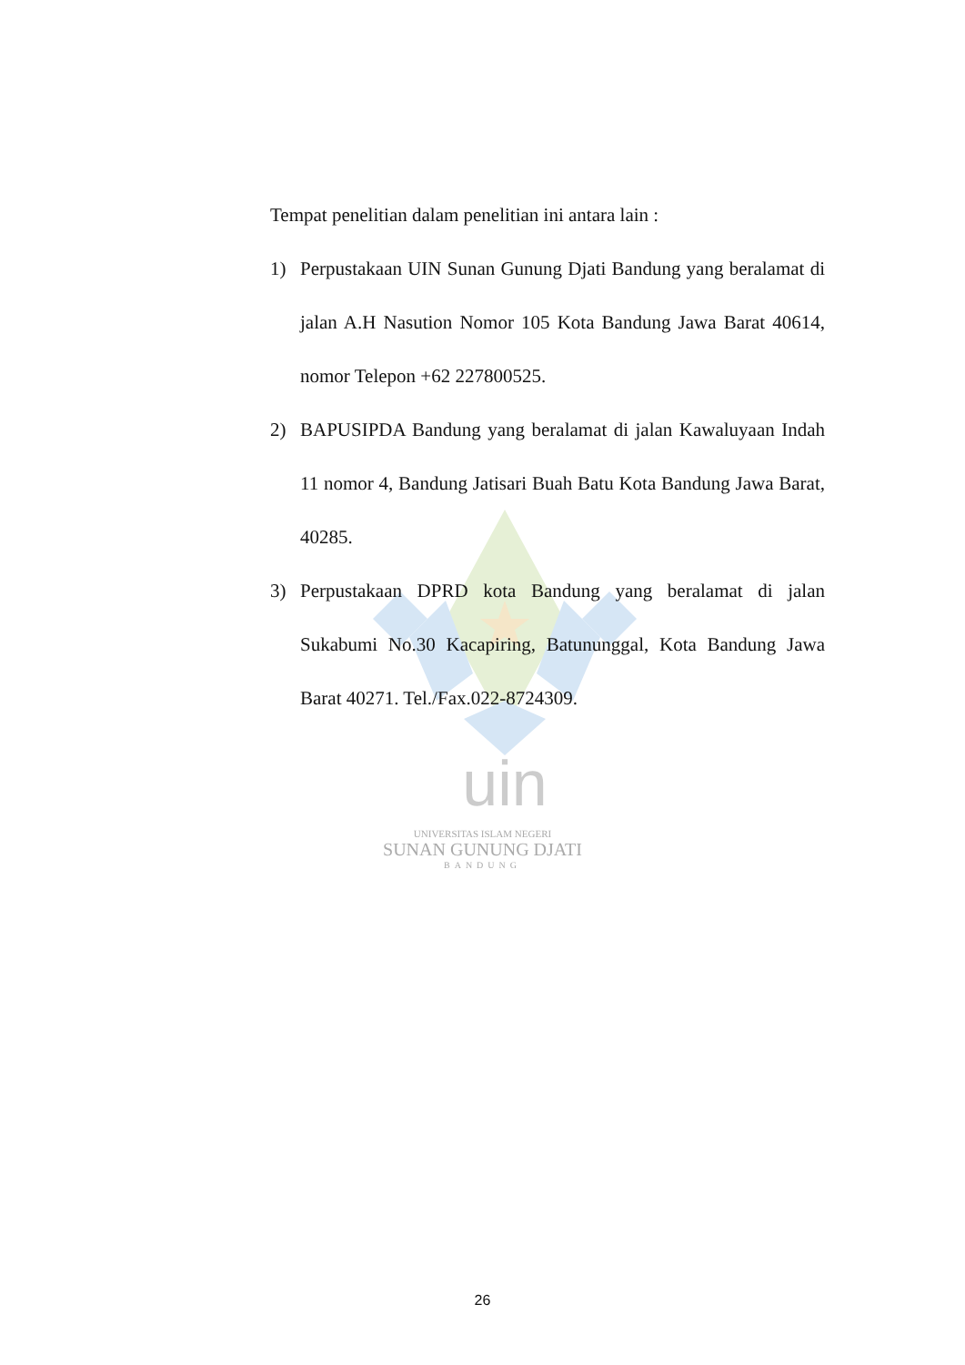uin
Tempat penelitian dalam penelitian ini antara lain :
1) Perpustakaan UIN Sunan Gunung Djati Bandung yang beralamat di jalan A.H Nasution Nomor 105 Kota Bandung Jawa Barat 40614, nomor Telepon +62 227800525.
2) BAPUSIPDA Bandung yang beralamat di jalan Kawaluyaan Indah 11 nomor 4, Bandung Jatisari Buah Batu Kota Bandung Jawa Barat, 40285.
3) Perpustakaan DPRD kota Bandung yang beralamat di jalan Sukabumi No.30 Kacapiring, Batununggal, Kota Bandung Jawa Barat 40271. Tel./Fax.022-8724309.
UNIVERSITAS ISLAM NEGERI
SUNAN GUNUNG DJATI
BANDUNG
26